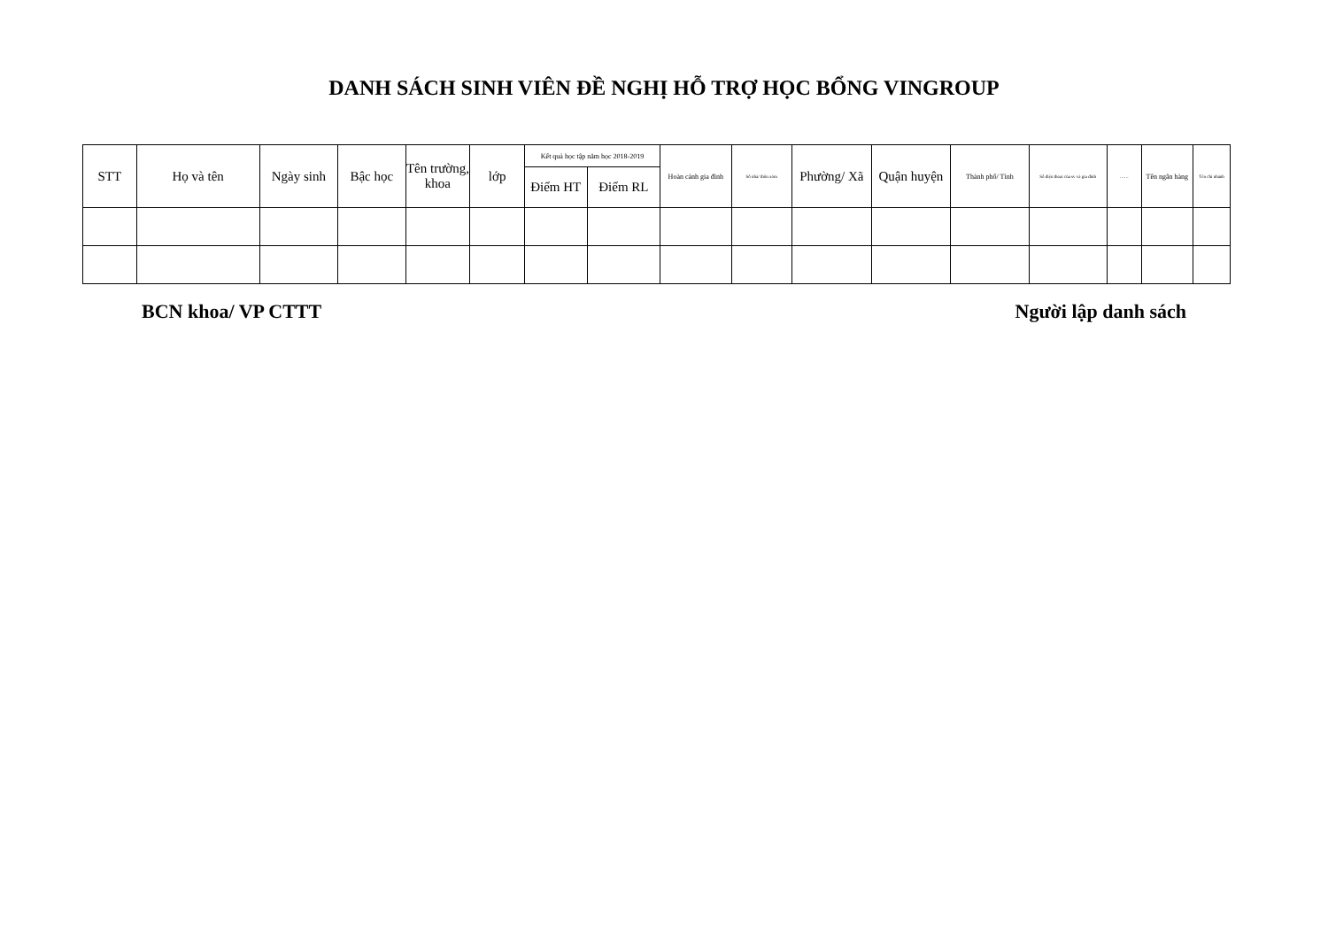DANH SÁCH SINH VIÊN ĐỀ NGHỊ HỖ TRỢ HỌC BỔNG VINGROUP
| STT | Họ và tên | Ngày sinh | Bậc học | Tên trường, khoa | lớp | Kết quả học tập năm học 2018-2019 | | Hoàn cảnh gia đình | Số nhà/ thôn xóm | Phường/ Xã | Quận huyện | Thành phố/ Tỉnh | Số điện thoại của sv và gia đình | …… | Tên ngân hàng | Tên chi nhánh |
| --- | --- | --- | --- | --- | --- | --- | --- | --- | --- | --- | --- | --- | --- | --- | --- | --- |
| | | | | | | Điểm HT | Điểm RL | | | | | | | | | |
BCN khoa/ VP CTTT Người lập danh sách